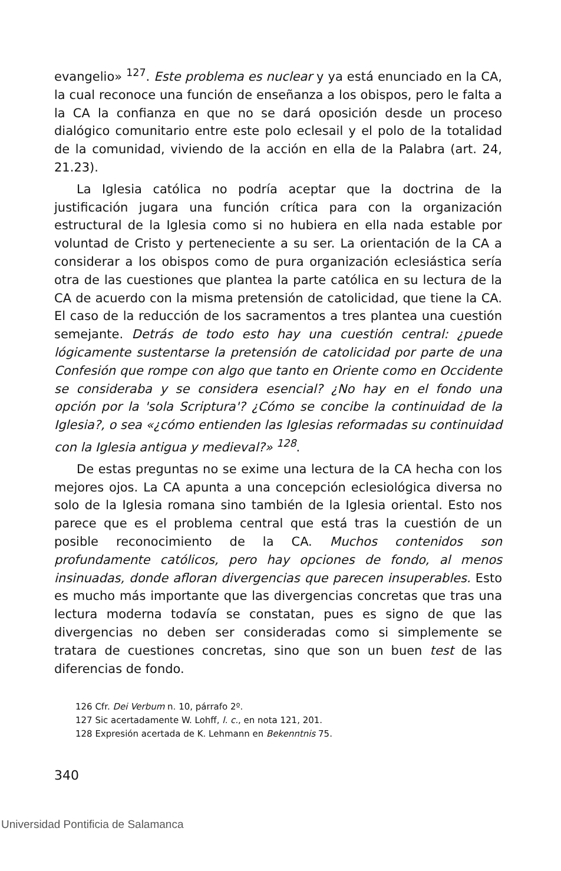evangelio» <sup>127</sup>. Este problema es nuclear y ya está enunciado en la CA, la cual reconoce una función de enseñanza a los obispos, pero le falta a la CA la confianza en que no se dará oposición desde un proceso dialógico comunitario entre este polo eclesail y el polo de la totalidad de la comunidad, viviendo de la acción en ella de la Palabra (art. 24, 21.23).
La Iglesia católica no podría aceptar que la doctrina de la justificación jugara una función crítica para con la organización estructural de la Iglesia como si no hubiera en ella nada estable por voluntad de Cristo y perteneciente a su ser. La orientación de la CA a considerar a los obispos como de pura organización eclesiástica sería otra de las cuestiones que plantea la parte católica en su lectura de la CA de acuerdo con la misma pretensión de catolicidad, que tiene la CA. El caso de la reducción de los sacramentos a tres plantea una cuestión semejante. Detrás de todo esto hay una cuestión central: ¿puede lógicamente sustentarse la pretensión de catolicidad por parte de una Confesión que rompe con algo que tanto en Oriente como en Occidente se consideraba y se considera esencial? ¿No hay en el fondo una opción por la 'sola Scriptura'? ¿Cómo se concibe la continuidad de la Iglesia?, o sea «¿cómo entienden las Iglesias reformadas su continuidad con la Iglesia antigua y medieval?» <sup>128</sup>.
De estas preguntas no se exime una lectura de la CA hecha con los mejores ojos. La CA apunta a una concepción eclesiológica diversa no solo de la Iglesia romana sino también de la Iglesia oriental. Esto nos parece que es el problema central que está tras la cuestión de un posible reconocimiento de la CA. Muchos contenidos son profundamente católicos, pero hay opciones de fondo, al menos insinuadas, donde afloran divergencias que parecen insuperables. Esto es mucho más importante que las divergencias concretas que tras una lectura moderna todavía se constatan, pues es signo de que las divergencias no deben ser consideradas como si simplemente se tratara de cuestiones concretas, sino que son un buen test de las diferencias de fondo.
126 Cfr. Dei Verbum n. 10, párrafo 2º.
127 Sic acertadamente W. Lohff, l. c., en nota 121, 201.
128 Expresión acertada de K. Lehmann en Bekenntnis 75.
340
Universidad Pontificia de Salamanca